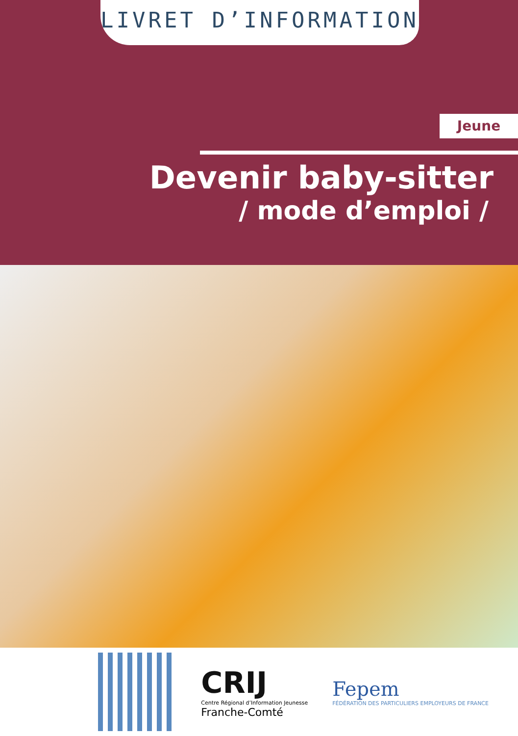LIVRET D’INFORMATION
Jeune
Devenir baby-sitter
/ mode d’emploi /
CRIJ
Centre Régional d’Information Jeunesse
Franche-Comté
Fepem
FÉDÉRATION DES PARTICULIERS EMPLOYEURS DE FRANCE